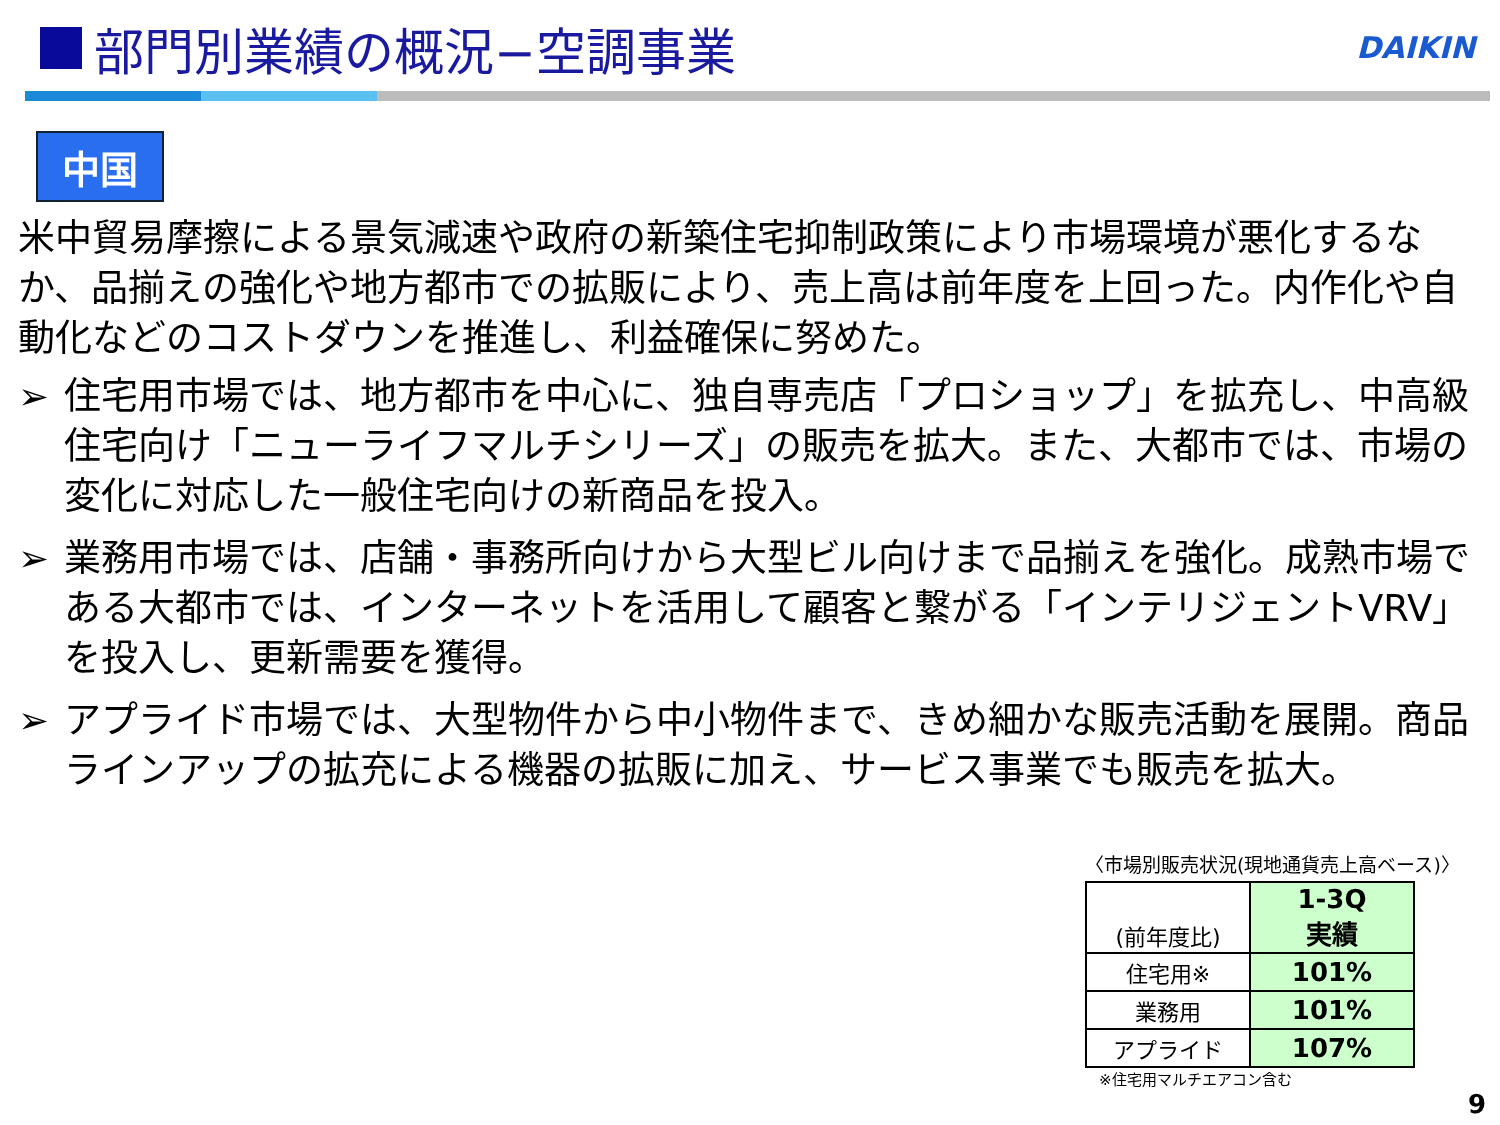部門別業績の概況−空調事業
DAIKIN
中国
米中貿易摩擦による景気減速や政府の新築住宅抑制政策により市場環境が悪化するなか、品揃えの強化や地方都市での拡販により、売上高は前年度を上回った。内作化や自動化などのコストダウンを推進し、利益確保に努めた。
➢ 住宅用市場では、地方都市を中心に、独自専売店「プロショップ」を拡充し、中高級住宅向け「ニューライフマルチシリーズ」の販売を拡大。また、大都市では、市場の変化に対応した一般住宅向けの新商品を投入。
➢ 業務用市場では、店舗・事務所向けから大型ビル向けまで品揃えを強化。成熟市場である大都市では、インターネットを活用して顧客と繋がる「インテリジェントVRV」を投入し、更新需要を獲得。
➢ アプライド市場では、大型物件から中小物件まで、きめ細かな販売活動を展開。商品ラインアップの拡充による機器の拡販に加え、サービス事業でも販売を拡大。
〈市場別販売状況(現地通貨売上高ベース)〉
| (前年度比) | 1-3Q 実績 |
| --- | --- |
| 住宅用※ | 101% |
| 業務用 | 101% |
| アプライド | 107% |
※住宅用マルチエアコン含む
9